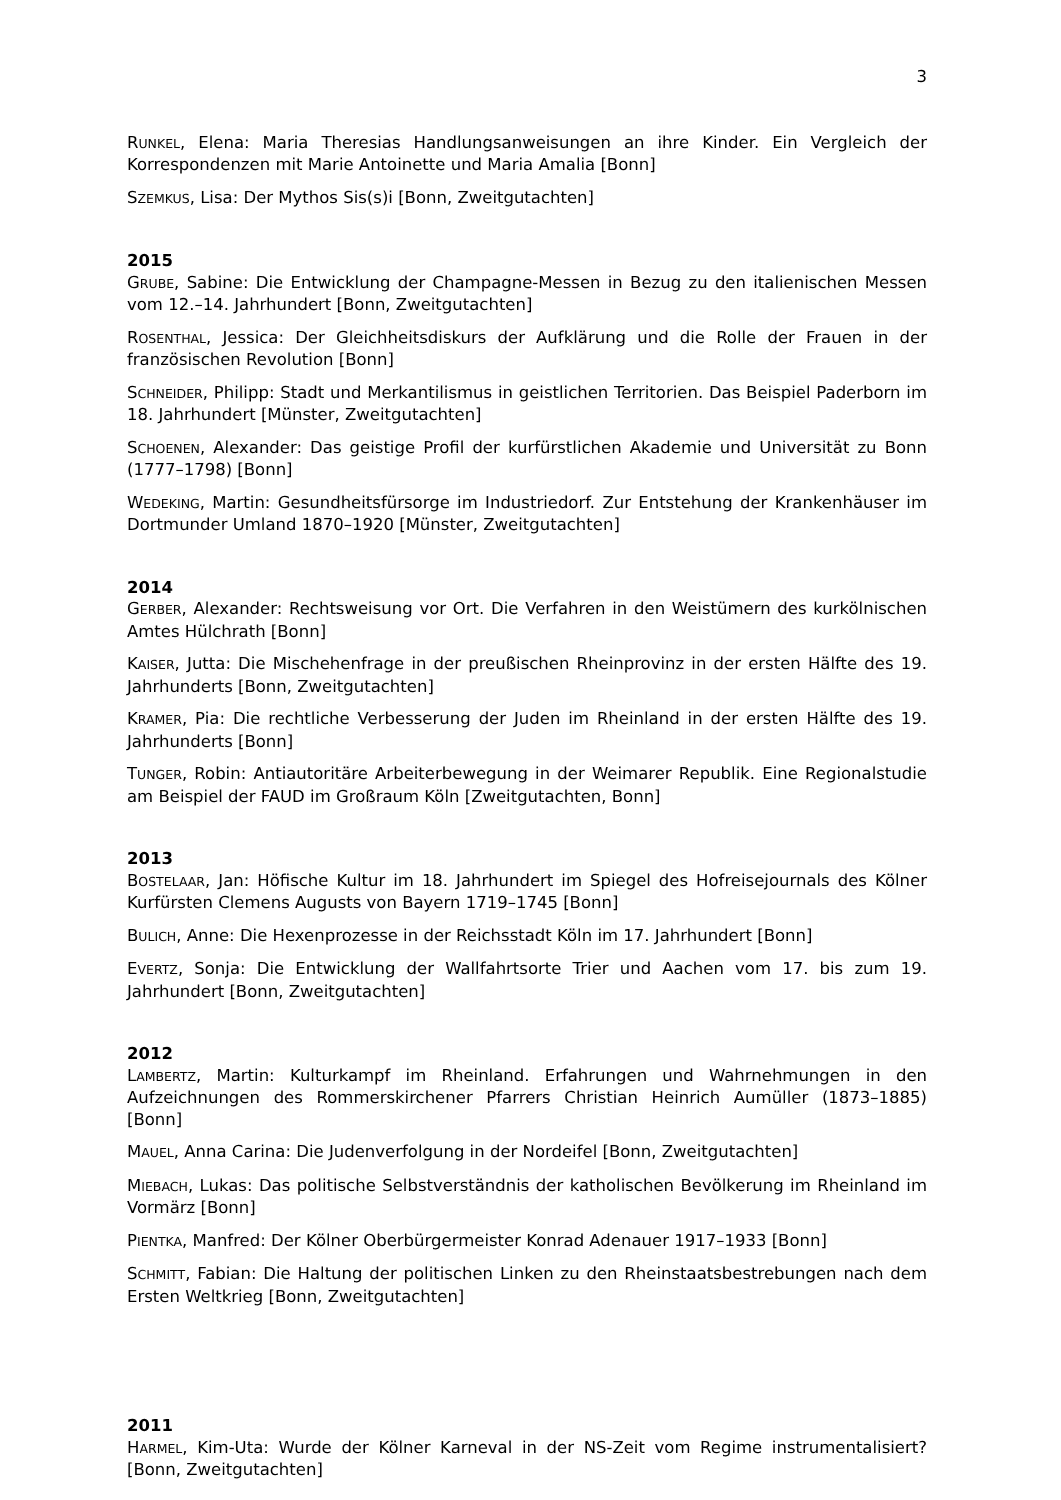3
RUNKEL, Elena: Maria Theresias Handlungsanweisungen an ihre Kinder. Ein Vergleich der Korrespondenzen mit Marie Antoinette und Maria Amalia [Bonn]
SZEMKUS, Lisa: Der Mythos Sis(s)i [Bonn, Zweitgutachten]
2015
GRUBE, Sabine: Die Entwicklung der Champagne-Messen in Bezug zu den italienischen Messen vom 12.–14. Jahrhundert [Bonn, Zweitgutachten]
ROSENTHAL, Jessica: Der Gleichheitsdiskurs der Aufklärung und die Rolle der Frauen in der französischen Revolution [Bonn]
SCHNEIDER, Philipp: Stadt und Merkantilismus in geistlichen Territorien. Das Beispiel Paderborn im 18. Jahrhundert [Münster, Zweitgutachten]
SCHOENEN, Alexander: Das geistige Profil der kurfürstlichen Akademie und Universität zu Bonn (1777–1798) [Bonn]
WEDEKING, Martin: Gesundheitsfürsorge im Industriedorf. Zur Entstehung der Krankenhäuser im Dortmunder Umland 1870–1920 [Münster, Zweitgutachten]
2014
GERBER, Alexander: Rechtsweisung vor Ort. Die Verfahren in den Weistümern des kurkölnischen Amtes Hülchrath [Bonn]
KAISER, Jutta: Die Mischehenfrage in der preußischen Rheinprovinz in der ersten Hälfte des 19. Jahrhunderts [Bonn, Zweitgutachten]
KRAMER, Pia: Die rechtliche Verbesserung der Juden im Rheinland in der ersten Hälfte des 19. Jahrhunderts [Bonn]
TUNGER, Robin: Antiautoritäre Arbeiterbewegung in der Weimarer Republik. Eine Regionalstudie am Beispiel der FAUD im Großraum Köln [Zweitgutachten, Bonn]
2013
BOSTELAAR, Jan: Höfische Kultur im 18. Jahrhundert im Spiegel des Hofreisejournals des Kölner Kurfürsten Clemens Augusts von Bayern 1719–1745 [Bonn]
BULICH, Anne: Die Hexenprozesse in der Reichsstadt Köln im 17. Jahrhundert [Bonn]
EVERTZ, Sonja: Die Entwicklung der Wallfahrtsorte Trier und Aachen vom 17. bis zum 19. Jahrhundert [Bonn, Zweitgutachten]
2012
LAMBERTZ, Martin: Kulturkampf im Rheinland. Erfahrungen und Wahrnehmungen in den Aufzeichnungen des Rommerskirchener Pfarrers Christian Heinrich Aumüller (1873–1885) [Bonn]
MAUEL, Anna Carina: Die Judenverfolgung in der Nordeifel [Bonn, Zweitgutachten]
MIEBACH, Lukas: Das politische Selbstverständnis der katholischen Bevölkerung im Rheinland im Vormärz [Bonn]
PIENTKA, Manfred: Der Kölner Oberbürgermeister Konrad Adenauer 1917–1933 [Bonn]
SCHMITT, Fabian: Die Haltung der politischen Linken zu den Rheinstaatsbestrebungen nach dem Ersten Weltkrieg [Bonn, Zweitgutachten]
2011
HARMEL, Kim-Uta: Wurde der Kölner Karneval in der NS-Zeit vom Regime instrumentalisiert? [Bonn, Zweitgutachten]